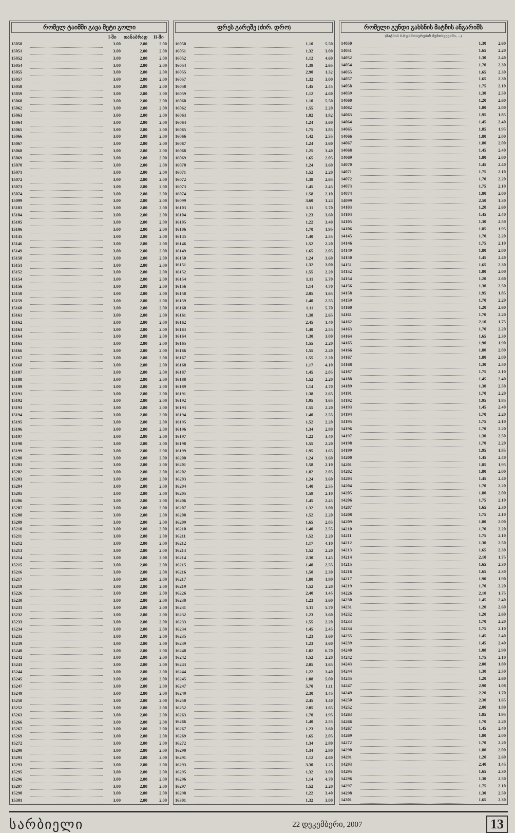რომელ ტაიმში გავა მეტი გოლი
| | | I-ში | თანაბრად | II-ში |
| --- | --- | --- | --- | --- |
| 15050 | | 3.00 | 2.80 | 2.00 |
| 15051 | | 3.00 | 2.80 | 2.00 |
| 15052 | | 3.00 | 2.80 | 2.00 |
| 15054 | | 3.00 | 2.80 | 2.00 |
| 15055 | | 3.00 | 2.80 | 2.00 |
| 15057 | | 3.00 | 2.80 | 2.00 |
| 15058 | | 3.00 | 2.80 | 2.00 |
| 15059 | | 3.00 | 2.80 | 2.00 |
| 15060 | | 3.00 | 2.80 | 2.00 |
| 15062 | | 3.00 | 2.80 | 2.00 |
| 15063 | | 3.00 | 2.80 | 2.00 |
| 15064 | | 3.00 | 2.80 | 2.00 |
| 15065 | | 3.00 | 2.80 | 2.00 |
| 15066 | | 3.00 | 2.80 | 2.00 |
| 15067 | | 3.00 | 2.80 | 2.00 |
| 15068 | | 3.00 | 2.80 | 2.00 |
| 15069 | | 3.00 | 2.80 | 2.00 |
| 15070 | | 3.00 | 2.80 | 2.00 |
| 15071 | | 3.00 | 2.80 | 2.00 |
| 15072 | | 3.00 | 2.80 | 2.00 |
| 15073 | | 3.00 | 2.80 | 2.00 |
| 15074 | | 3.00 | 2.80 | 2.00 |
| 15099 | | 3.00 | 2.80 | 2.00 |
| 15103 | | 3.00 | 2.80 | 2.00 |
| 15104 | | 3.00 | 2.80 | 2.00 |
| 15105 | | 3.00 | 2.80 | 2.00 |
| 15106 | | 3.00 | 2.80 | 2.00 |
| 15145 | | 3.00 | 2.80 | 2.00 |
| 15146 | | 3.00 | 2.80 | 2.00 |
| 15149 | | 3.00 | 2.80 | 2.00 |
| 15150 | | 3.00 | 2.80 | 2.00 |
| 15151 | | 3.00 | 2.80 | 2.00 |
| 15152 | | 3.00 | 2.80 | 2.00 |
| 15154 | | 3.00 | 2.80 | 2.00 |
| 15156 | | 3.00 | 2.80 | 2.00 |
| 15158 | | 3.00 | 2.80 | 2.00 |
| 15159 | | 3.00 | 2.80 | 2.00 |
| 15160 | | 3.00 | 2.80 | 2.00 |
| 15161 | | 3.00 | 2.80 | 2.00 |
| 15162 | | 3.00 | 2.80 | 2.00 |
| 15163 | | 3.00 | 2.80 | 2.00 |
| 15164 | | 3.00 | 2.80 | 2.00 |
| 15165 | | 3.00 | 2.80 | 2.00 |
| 15166 | | 3.00 | 2.80 | 2.00 |
| 15167 | | 3.00 | 2.80 | 2.00 |
| 15168 | | 3.00 | 2.80 | 2.00 |
| 15187 | | 3.00 | 2.80 | 2.00 |
| 15188 | | 3.00 | 2.80 | 2.00 |
| 15189 | | 3.00 | 2.80 | 2.00 |
| 15191 | | 3.00 | 2.80 | 2.00 |
| 15192 | | 3.00 | 2.80 | 2.00 |
| 15193 | | 3.00 | 2.80 | 2.00 |
| 15194 | | 3.00 | 2.80 | 2.00 |
| 15195 | | 3.00 | 2.80 | 2.00 |
| 15196 | | 3.00 | 2.80 | 2.00 |
| 15197 | | 3.00 | 2.80 | 2.00 |
| 15198 | | 3.00 | 2.80 | 2.00 |
| 15199 | | 3.00 | 2.80 | 2.00 |
| 15200 | | 3.00 | 2.80 | 2.00 |
| 15201 | | 3.00 | 2.80 | 2.00 |
| 15202 | | 3.00 | 2.80 | 2.00 |
| 15203 | | 3.00 | 2.80 | 2.00 |
| 15204 | | 3.00 | 2.80 | 2.00 |
| 15205 | | 3.00 | 2.80 | 2.00 |
| 15206 | | 3.00 | 2.80 | 2.00 |
| 15207 | | 3.00 | 2.80 | 2.00 |
| 15208 | | 3.00 | 2.80 | 2.00 |
| 15209 | | 3.00 | 2.80 | 2.00 |
| 15210 | | 3.00 | 2.80 | 2.00 |
| 15211 | | 3.00 | 2.80 | 2.00 |
| 15212 | | 3.00 | 2.80 | 2.00 |
| 15213 | | 3.00 | 2.80 | 2.00 |
| 15214 | | 3.00 | 2.80 | 2.00 |
| 15215 | | 3.00 | 2.80 | 2.00 |
| 15216 | | 3.00 | 2.80 | 2.00 |
| 15217 | | 3.00 | 2.80 | 2.00 |
| 15219 | | 3.00 | 2.80 | 2.00 |
| 15226 | | 3.00 | 2.80 | 2.00 |
| 15230 | | 3.00 | 2.80 | 2.00 |
| 15231 | | 3.00 | 2.80 | 2.00 |
| 15232 | | 3.00 | 2.80 | 2.00 |
| 15233 | | 3.00 | 2.80 | 2.00 |
| 15234 | | 3.00 | 2.80 | 2.00 |
| 15235 | | 3.00 | 2.80 | 2.00 |
| 15239 | | 3.00 | 2.80 | 2.00 |
| 15240 | | 3.00 | 2.80 | 2.00 |
| 15242 | | 3.00 | 2.80 | 2.00 |
| 15243 | | 3.00 | 2.80 | 2.00 |
| 15244 | | 3.00 | 2.80 | 2.00 |
| 15245 | | 3.00 | 2.80 | 2.00 |
| 15247 | | 3.00 | 2.80 | 2.00 |
| 15249 | | 3.00 | 2.80 | 2.00 |
| 15250 | | 3.00 | 2.80 | 2.00 |
| 15252 | | 3.00 | 2.80 | 2.00 |
| 15263 | | 3.00 | 2.80 | 2.00 |
| 15266 | | 3.00 | 2.80 | 2.00 |
| 15267 | | 3.00 | 2.80 | 2.00 |
| 15269 | | 3.00 | 2.80 | 2.00 |
| 15272 | | 3.00 | 2.80 | 2.00 |
| 15290 | | 3.00 | 2.80 | 2.00 |
| 15291 | | 3.00 | 2.80 | 2.00 |
| 15293 | | 3.00 | 2.80 | 2.00 |
| 15295 | | 3.00 | 2.80 | 2.00 |
| 15296 | | 3.00 | 2.80 | 2.00 |
| 15297 | | 3.00 | 2.80 | 2.00 |
| 15298 | | 3.00 | 2.80 | 2.00 |
| 15301 | | 3.00 | 2.80 | 2.00 |
ფრეს გარეშე (ძირ. დრო)
| 16050 | | 1.10 | 5.50 |
| 16051 | | 1.32 | 3.00 |
| 16052 | | 1.12 | 4.60 |
| 16054 | | 1.38 | 2.65 |
| 16055 | | 2.90 | 1.32 |
| 16057 | | 1.32 | 3.00 |
| 16058 | | 1.45 | 2.45 |
| 16059 | | 1.12 | 4.60 |
| 16060 | | 1.10 | 5.50 |
| 16062 | | 1.55 | 2.20 |
| 16063 | | 1.82 | 1.82 |
| 16064 | | 1.24 | 3.60 |
| 16065 | | 1.75 | 1.85 |
| 16066 | | 1.42 | 2.55 |
| 16067 | | 1.24 | 3.60 |
| 16068 | | 1.25 | 3.40 |
| 16069 | | 1.65 | 2.05 |
| 16070 | | 1.24 | 3.60 |
| 16071 | | 1.52 | 2.20 |
| 16072 | | 1.38 | 2.65 |
| 16073 | | 1.45 | 2.45 |
| 16074 | | 1.58 | 2.10 |
| 16099 | | 3.60 | 1.24 |
| 16103 | | 1.11 | 5.70 |
| 16104 | | 1.23 | 3.60 |
| 16105 | | 1.22 | 3.40 |
| 16106 | | 1.70 | 1.95 |
| 16145 | | 1.40 | 2.55 |
| 16146 | | 1.52 | 2.20 |
| 16149 | | 1.65 | 2.05 |
| 16150 | | 1.24 | 3.60 |
| 16151 | | 1.32 | 3.00 |
| 16152 | | 1.55 | 2.20 |
| 16154 | | 1.11 | 5.70 |
| 16156 | | 1.14 | 4.70 |
| 16158 | | 2.05 | 1.65 |
| 16159 | | 1.40 | 2.55 |
| 16160 | | 1.11 | 5.70 |
| 16161 | | 1.38 | 2.65 |
| 16162 | | 2.45 | 1.40 |
| 16163 | | 1.40 | 2.55 |
| 16164 | | 1.30 | 3.00 |
| 16165 | | 1.55 | 2.20 |
| 16166 | | 1.55 | 2.20 |
| 16167 | | 1.55 | 2.20 |
| 16168 | | 1.17 | 4.10 |
| 16187 | | 1.45 | 2.05 |
| 16188 | | 1.52 | 2.20 |
| 16189 | | 1.14 | 4.70 |
| 16191 | | 1.38 | 2.65 |
| 16192 | | 1.95 | 1.65 |
| 16193 | | 1.55 | 2.20 |
| 16194 | | 1.40 | 2.55 |
| 16195 | | 1.52 | 2.20 |
| 16196 | | 1.34 | 2.80 |
| 16197 | | 1.22 | 3.40 |
| 16198 | | 1.55 | 2.20 |
| 16199 | | 1.95 | 1.65 |
| 16200 | | 1.24 | 3.60 |
| 16201 | | 1.58 | 2.10 |
| 16202 | | 1.82 | 2.05 |
| 16203 | | 1.24 | 3.60 |
| 16204 | | 1.40 | 2.55 |
| 16205 | | 1.58 | 2.10 |
| 16206 | | 1.45 | 2.45 |
| 16207 | | 1.32 | 3.00 |
| 16208 | | 1.52 | 2.20 |
| 16209 | | 1.65 | 2.05 |
| 16210 | | 1.40 | 2.55 |
| 16211 | | 1.52 | 2.20 |
| 16212 | | 1.17 | 4.10 |
| 16213 | | 1.52 | 2.20 |
| 16214 | | 2.30 | 1.45 |
| 16215 | | 1.40 | 2.55 |
| 16216 | | 1.50 | 2.30 |
| 16217 | | 1.80 | 1.80 |
| 16219 | | 1.52 | 2.20 |
| 16226 | | 2.40 | 1.45 |
| 16230 | | 1.23 | 3.60 |
| 16231 | | 1.11 | 5.70 |
| 16232 | | 1.23 | 3.60 |
| 16233 | | 1.55 | 2.20 |
| 16234 | | 1.45 | 2.45 |
| 16235 | | 1.23 | 3.60 |
| 16239 | | 1.23 | 3.60 |
| 16240 | | 1.02 | 6.70 |
| 16242 | | 1.52 | 2.20 |
| 16243 | | 2.05 | 1.65 |
| 16244 | | 1.22 | 3.40 |
| 16245 | | 1.08 | 5.00 |
| 16247 | | 5.70 | 1.11 |
| 16249 | | 2.30 | 1.45 |
| 16250 | | 2.45 | 1.40 |
| 16252 | | 2.05 | 1.65 |
| 16263 | | 1.70 | 1.95 |
| 16266 | | 1.40 | 2.55 |
| 16267 | | 1.23 | 3.60 |
| 16269 | | 1.65 | 2.05 |
| 16272 | | 1.34 | 2.80 |
| 16290 | | 1.34 | 2.80 |
| 16291 | | 1.12 | 4.60 |
| 16293 | | 3.30 | 1.25 |
| 16295 | | 1.32 | 3.00 |
| 16296 | | 1.14 | 4.70 |
| 16297 | | 1.52 | 2.20 |
| 16298 | | 1.22 | 3.40 |
| 16301 | | 1.32 | 3.00 |
რომელი გუნდი გახსნის მატჩის ანგარიშს
(მატჩის 0-0 დამთავრების შემთხვევაში, ...)
| 14050 | | 1.30 | 2.60 |
| 14051 | | 1.65 | 2.20 |
| 14052 | | 1.30 | 2.40 |
| 14054 | | 1.70 | 2.30 |
| 14055 | | 1.65 | 2.30 |
| 14057 | | 1.65 | 2.30 |
| 14058 | | 1.75 | 2.10 |
| 14059 | | 1.30 | 2.50 |
| 14060 | | 1.20 | 2.60 |
| 14062 | | 1.80 | 2.00 |
| 14063 | | 1.95 | 1.85 |
| 14064 | | 1.45 | 2.40 |
| 14065 | | 1.85 | 1.95 |
| 14066 | | 1.80 | 2.00 |
| 14067 | | 1.80 | 2.00 |
| 14068 | | 1.45 | 2.40 |
| 14069 | | 1.80 | 2.00 |
| 14070 | | 1.45 | 2.40 |
| 14071 | | 1.75 | 2.10 |
| 14072 | | 1.70 | 2.20 |
| 14073 | | 1.75 | 2.10 |
| 14074 | | 1.80 | 2.00 |
| 14099 | | 2.50 | 1.30 |
| 14103 | | 1.20 | 2.60 |
| 14104 | | 1.45 | 2.40 |
| 14105 | | 1.30 | 2.50 |
| 14106 | | 1.85 | 1.95 |
| 14145 | | 1.70 | 2.20 |
| 14146 | | 1.75 | 2.10 |
| 14149 | | 1.80 | 2.00 |
| 14150 | | 1.45 | 2.40 |
| 14151 | | 1.65 | 2.30 |
| 14152 | | 1.80 | 2.00 |
| 14154 | | 1.20 | 2.60 |
| 14156 | | 1.30 | 2.50 |
| 14158 | | 1.95 | 1.85 |
| 14159 | | 1.70 | 2.20 |
| 14160 | | 1.20 | 2.60 |
| 14161 | | 1.70 | 2.20 |
| 14162 | | 2.10 | 1.75 |
| 14163 | | 1.70 | 2.20 |
| 14164 | | 1.65 | 2.30 |
| 14165 | | 1.90 | 1.90 |
| 14166 | | 1.80 | 2.00 |
| 14167 | | 1.80 | 2.00 |
| 14168 | | 1.30 | 2.50 |
| 14187 | | 1.75 | 2.10 |
| 14188 | | 1.45 | 2.40 |
| 14189 | | 1.30 | 2.50 |
| 14191 | | 1.70 | 2.20 |
| 14192 | | 1.95 | 1.85 |
| 14193 | | 1.45 | 2.40 |
| 14194 | | 1.70 | 2.20 |
| 14195 | | 1.75 | 2.10 |
| 14196 | | 1.70 | 2.20 |
| 14197 | | 1.30 | 2.50 |
| 14198 | | 1.70 | 2.20 |
| 14199 | | 1.95 | 1.85 |
| 14200 | | 1.45 | 2.40 |
| 14201 | | 1.85 | 1.95 |
| 14202 | | 1.80 | 2.00 |
| 14203 | | 1.45 | 2.40 |
| 14204 | | 1.70 | 2.20 |
| 14205 | | 1.80 | 2.00 |
| 14206 | | 1.75 | 2.10 |
| 14207 | | 1.65 | 2.30 |
| 14208 | | 1.75 | 2.10 |
| 14209 | | 1.80 | 2.00 |
| 14210 | | 1.70 | 2.20 |
| 14211 | | 1.75 | 2.10 |
| 14212 | | 1.30 | 2.50 |
| 14213 | | 1.65 | 2.30 |
| 14214 | | 2.10 | 1.75 |
| 14215 | | 1.65 | 2.30 |
| 14216 | | 1.65 | 2.30 |
| 14217 | | 1.90 | 1.90 |
| 14219 | | 1.70 | 2.20 |
| 14226 | | 2.10 | 1.75 |
| 14230 | | 1.45 | 2.40 |
| 14231 | | 1.20 | 2.60 |
| 14232 | | 1.20 | 2.60 |
| 14233 | | 1.70 | 2.20 |
| 14234 | | 1.75 | 2.10 |
| 14235 | | 1.45 | 2.40 |
| 14239 | | 1.45 | 2.40 |
| 14240 | | 1.08 | 2.90 |
| 14242 | | 1.75 | 2.10 |
| 14243 | | 2.00 | 1.80 |
| 14244 | | 1.30 | 2.50 |
| 14245 | | 1.20 | 2.60 |
| 14247 | | 2.90 | 1.08 |
| 14249 | | 2.20 | 1.70 |
| 14250 | | 2.30 | 1.65 |
| 14252 | | 2.00 | 1.80 |
| 14263 | | 1.85 | 1.95 |
| 14266 | | 1.70 | 2.20 |
| 14267 | | 1.45 | 2.40 |
| 14269 | | 1.80 | 2.00 |
| 14272 | | 1.70 | 2.20 |
| 14290 | | 1.80 | 2.00 |
| 14291 | | 1.20 | 2.60 |
| 14293 | | 2.40 | 1.45 |
| 14295 | | 1.65 | 2.30 |
| 14296 | | 1.30 | 2.50 |
| 14297 | | 1.75 | 2.10 |
| 14298 | | 1.30 | 2.50 |
| 14301 | | 1.65 | 2.30 |
სარბიელი
22 დეკემბერი, 2007
13